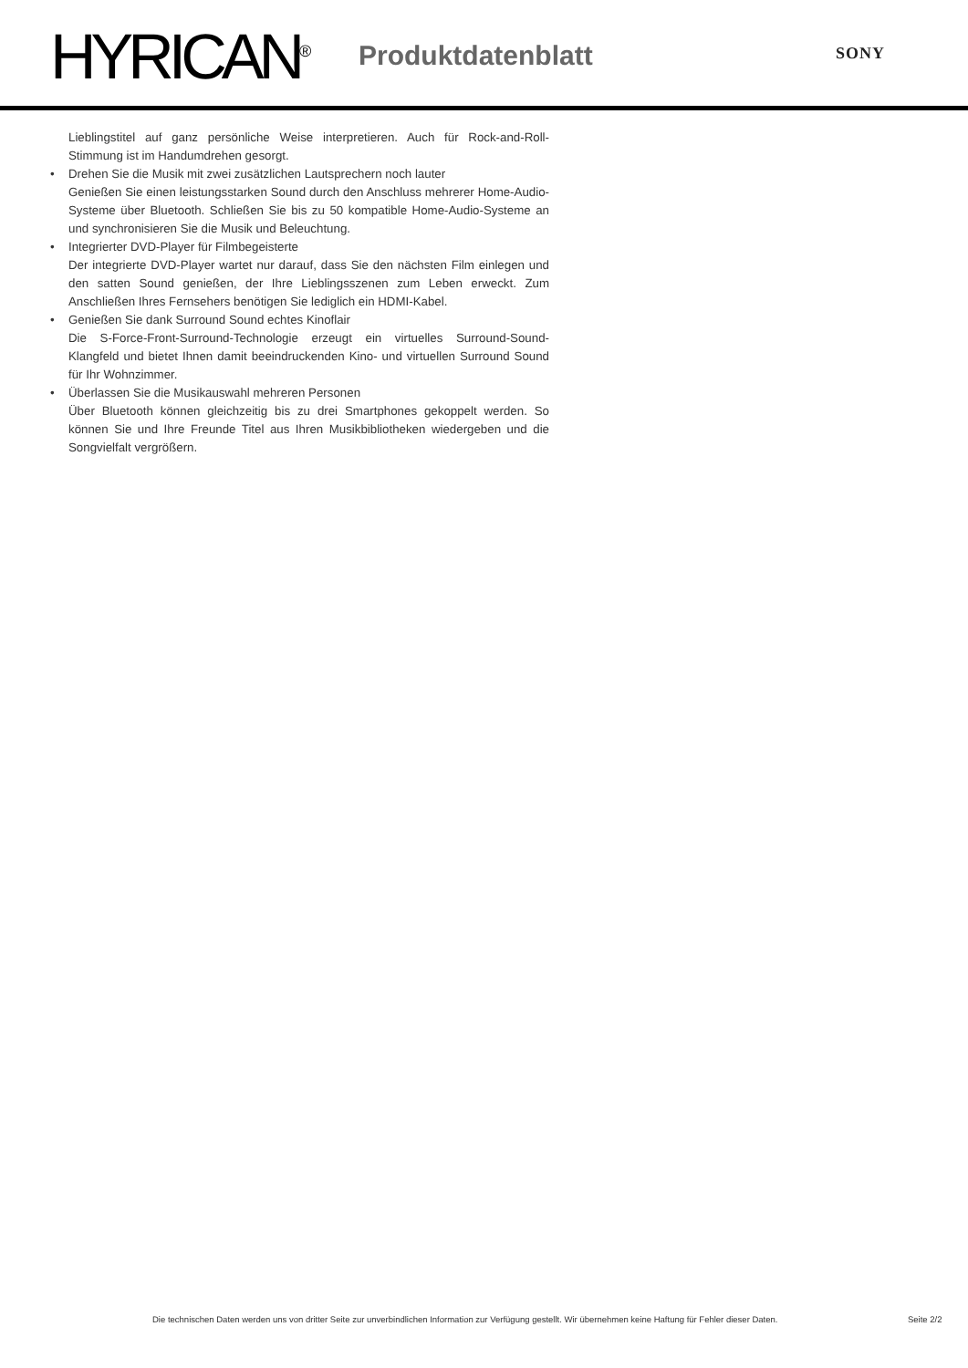HYRICAN<sup>®</sup> Produktdatenblatt SONY
Lieblingstitel auf ganz persönliche Weise interpretieren. Auch für Rock-and-Roll-Stimmung ist im Handumdrehen gesorgt.
• Drehen Sie die Musik mit zwei zusätzlichen Lautsprechern noch lauter
Genießen Sie einen leistungsstarken Sound durch den Anschluss mehrerer Home-Audio-Systeme über Bluetooth. Schließen Sie bis zu 50 kompatible Home-Audio-Systeme an und synchronisieren Sie die Musik und Beleuchtung.
• Integrierter DVD-Player für Filmbegeisterte
Der integrierte DVD-Player wartet nur darauf, dass Sie den nächsten Film einlegen und den satten Sound genießen, der Ihre Lieblingsszenen zum Leben erweckt. Zum Anschließen Ihres Fernsehers benötigen Sie lediglich ein HDMI-Kabel.
• Genießen Sie dank Surround Sound echtes Kinoflair
Die S-Force-Front-Surround-Technologie erzeugt ein virtuelles Surround-Sound-Klangfeld und bietet Ihnen damit beeindruckenden Kino- und virtuellen Surround Sound für Ihr Wohnzimmer.
• Überlassen Sie die Musikauswahl mehreren Personen
Über Bluetooth können gleichzeitig bis zu drei Smartphones gekoppelt werden. So können Sie und Ihre Freunde Titel aus Ihren Musikbibliotheken wiedergeben und die Songvielfalt vergrößern.
Die technischen Daten werden uns von dritter Seite zur unverbindlichen Information zur Verfügung gestellt. Wir übernehmen keine Haftung für Fehler dieser Daten.
Seite 2/2